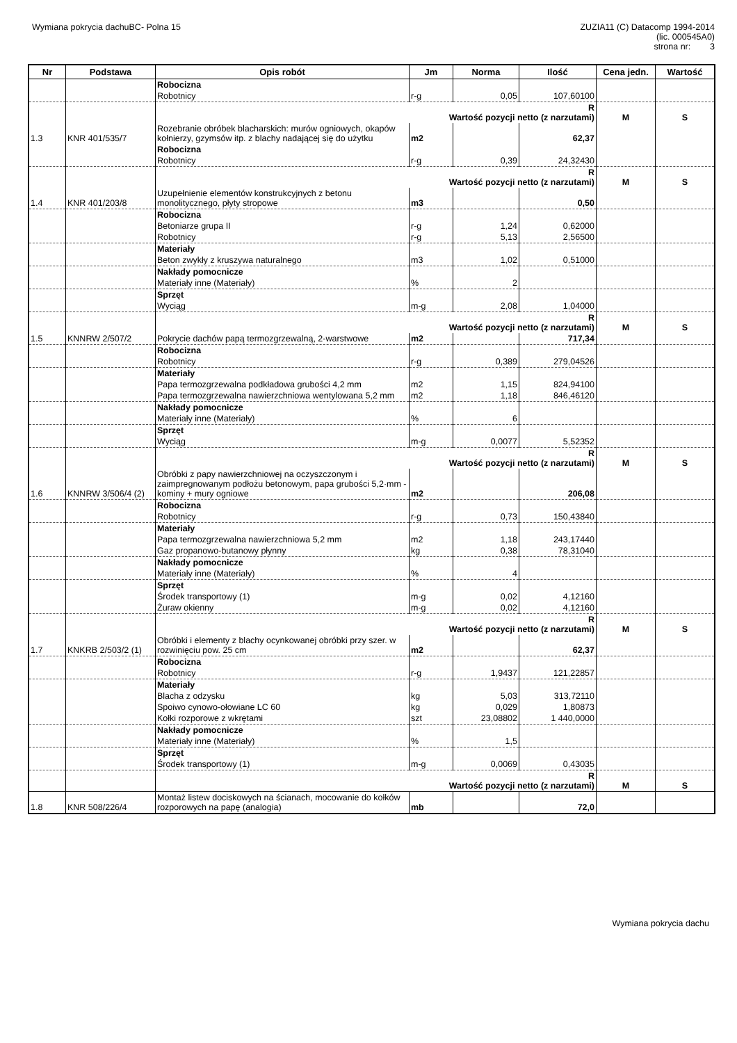Wymiana pokrycia dachuBC- Polna 15
ZUZIA11 (C) Datacomp 1994-2014
(lic. 000545A0)
strona nr: 3
| Nr | Podstawa | Opis robót | Jm | Norma | Ilość | Cena jedn. | Wartość |
| --- | --- | --- | --- | --- | --- | --- | --- |
| | | Robocizna | | | | | |
| | | Robotnicy | r-g | 0,05 | 107,60100 | | |
| | | R Wartość pozycji netto (z narzutami) | | | | M | S |
| 1.3 | KNR 401/535/7 | Rozebranie obróbek blacharskich: murów ogniowych, okapów kołnierzy, gzymsów itp. z blachy nadającej się do użytku | m2 | | 62,37 | | |
| | | Robocizna | | | | | |
| | | Robotnicy | r-g | 0,39 | 24,32430 | | |
| | | R Wartość pozycji netto (z narzutami) | | | | M | S |
| 1.4 | KNR 401/203/8 | Uzupełnienie elementów konstrukcyjnych z betonu monolitycznego, płyty stropowe | m3 | | 0,50 | | |
| | | Robocizna | | | | | |
| | | Betoniarze grupa II | r-g | 1,24 | 0,62000 | | |
| | | Robotnicy | r-g | 5,13 | 2,56500 | | |
| | | Materiały | | | | | |
| | | Beton zwykły z kruszywa naturalnego | m3 | 1,02 | 0,51000 | | |
| | | Nakłady pomocnicze | | | | | |
| | | Materiały inne (Materiały) | % | 2 | | | |
| | | Sprzęt | | | | | |
| | | Wyciąg | m-g | 2,08 | 1,04000 | | |
| | | R Wartość pozycji netto (z narzutami) | | | | M | S |
| 1.5 | KNNRW 2/507/2 | Pokrycie dachów papą termozgrzewalną, 2-warstwowe | m2 | | 717,34 | | |
| | | Robocizna | | | | | |
| | | Robotnicy | r-g | 0,389 | 279,04526 | | |
| | | Materiały | | | | | |
| | | Papa termozgrzewalna podkładowa grubości 4,2 mm | m2 | 1,15 | 824,94100 | | |
| | | Papa termozgrzewalna nawierzchniowa wentylowana 5,2 mm | m2 | 1,18 | 846,46120 | | |
| | | Nakłady pomocnicze | | | | | |
| | | Materiały inne (Materiały) | % | 6 | | | |
| | | Sprzęt | | | | | |
| | | Wyciąg | m-g | 0,0077 | 5,52352 | | |
| | | R Wartość pozycji netto (z narzutami) | | | | M | S |
| 1.6 | KNNRW 3/506/4 (2) | Obróbki z papy nawierzchniowej na oczyszczonym i zaimpregnowanym podłożu betonowym, papa grubości 5,2·mm - kominy + mury ogniowe | m2 | | 206,08 | | |
| | | Robocizna | | | | | |
| | | Robotnicy | r-g | 0,73 | 150,43840 | | |
| | | Materiały | | | | | |
| | | Papa termozgrzewalna nawierzchniowa 5,2 mm | m2 | 1,18 | 243,17440 | | |
| | | Gaz propanowo-butanowy płynny | kg | 0,38 | 78,31040 | | |
| | | Nakłady pomocnicze | | | | | |
| | | Materiały inne (Materiały) | % | 4 | | | |
| | | Sprzęt | | | | | |
| | | Środek transportowy (1) | m-g | 0,02 | 4,12160 | | |
| | | Żuraw okienny | m-g | 0,02 | 4,12160 | | |
| | | R Wartość pozycji netto (z narzutami) | | | | M | S |
| 1.7 | KNKRB 2/503/2 (1) | Obróbki i elementy z blachy ocynkowanej obróbki przy szer. w rozwinięciu pow. 25 cm | m2 | | 62,37 | | |
| | | Robocizna | | | | | |
| | | Robotnicy | r-g | 1,9437 | 121,22857 | | |
| | | Materiały | | | | | |
| | | Blacha z odzysku | kg | 5,03 | 313,72110 | | |
| | | Spoiwo cynowo-ołowiane LC 60 | kg | 0,029 | 1,80873 | | |
| | | Kołki rozporowe z wkrętami | szt | 23,08802 | 1 440,0000 | | |
| | | Nakłady pomocnicze | | | | | |
| | | Materiały inne (Materiały) | % | 1,5 | | | |
| | | Sprzęt | | | | | |
| | | Środek transportowy (1) | m-g | 0,0069 | 0,43035 | | |
| | | R Wartość pozycji netto (z narzutami) | | | | M | S |
| 1.8 | KNR 508/226/4 | Montaż listew dociskowych na ścianach, mocowanie do kołków rozporowych na papę (analogia) | mb | | 72,0 | | |
Wymiana pokrycia dachu